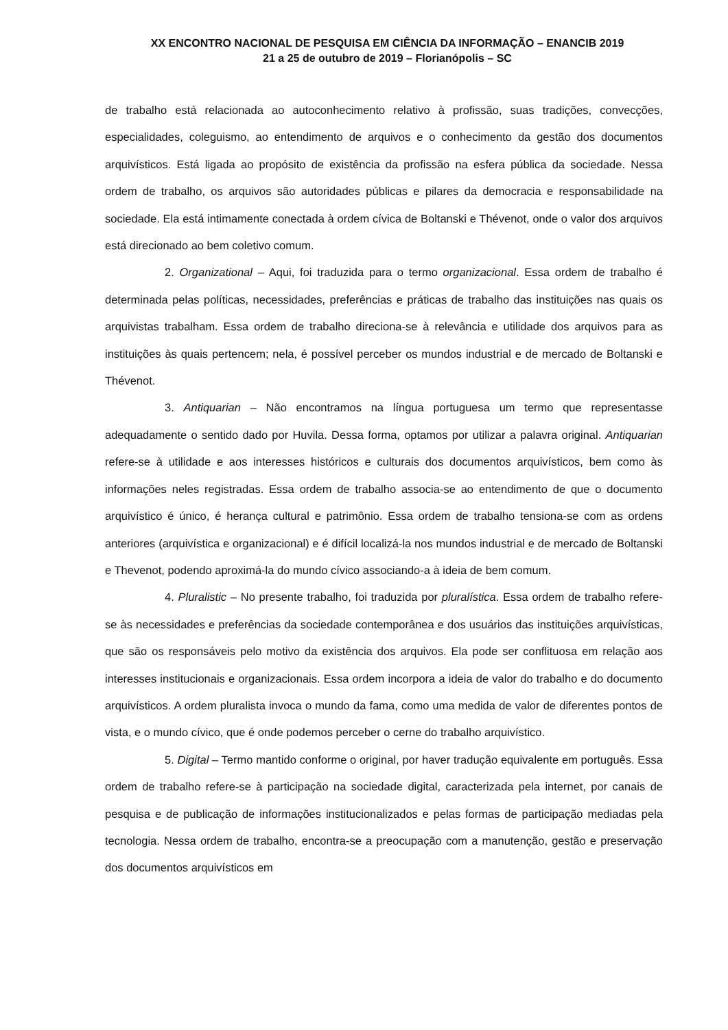XX ENCONTRO NACIONAL DE PESQUISA EM CIÊNCIA DA INFORMAÇÃO – ENANCIB 2019
21 a 25 de outubro de 2019 – Florianópolis – SC
de trabalho está relacionada ao autoconhecimento relativo à profissão, suas tradições, convecções, especialidades, coleguismo, ao entendimento de arquivos e o conhecimento da gestão dos documentos arquivísticos. Está ligada ao propósito de existência da profissão na esfera pública da sociedade. Nessa ordem de trabalho, os arquivos são autoridades públicas e pilares da democracia e responsabilidade na sociedade. Ela está intimamente conectada à ordem cívica de Boltanski e Thévenot, onde o valor dos arquivos está direcionado ao bem coletivo comum.
2. Organizational – Aqui, foi traduzida para o termo organizacional. Essa ordem de trabalho é determinada pelas políticas, necessidades, preferências e práticas de trabalho das instituições nas quais os arquivistas trabalham. Essa ordem de trabalho direciona-se à relevância e utilidade dos arquivos para as instituições às quais pertencem; nela, é possível perceber os mundos industrial e de mercado de Boltanski e Thévenot.
3. Antiquarian – Não encontramos na língua portuguesa um termo que representasse adequadamente o sentido dado por Huvila. Dessa forma, optamos por utilizar a palavra original. Antiquarian refere-se à utilidade e aos interesses históricos e culturais dos documentos arquivísticos, bem como às informações neles registradas. Essa ordem de trabalho associa-se ao entendimento de que o documento arquivístico é único, é herança cultural e patrimônio. Essa ordem de trabalho tensiona-se com as ordens anteriores (arquivística e organizacional) e é difícil localizá-la nos mundos industrial e de mercado de Boltanski e Thevenot, podendo aproximá-la do mundo cívico associando-a à ideia de bem comum.
4. Pluralistic – No presente trabalho, foi traduzida por pluralística. Essa ordem de trabalho refere-se às necessidades e preferências da sociedade contemporânea e dos usuários das instituições arquivísticas, que são os responsáveis pelo motivo da existência dos arquivos. Ela pode ser conflituosa em relação aos interesses institucionais e organizacionais. Essa ordem incorpora a ideia de valor do trabalho e do documento arquivísticos. A ordem pluralista invoca o mundo da fama, como uma medida de valor de diferentes pontos de vista, e o mundo cívico, que é onde podemos perceber o cerne do trabalho arquivístico.
5. Digital – Termo mantido conforme o original, por haver tradução equivalente em português. Essa ordem de trabalho refere-se à participação na sociedade digital, caracterizada pela internet, por canais de pesquisa e de publicação de informações institucionalizados e pelas formas de participação mediadas pela tecnologia. Nessa ordem de trabalho, encontra-se a preocupação com a manutenção, gestão e preservação dos documentos arquivísticos em